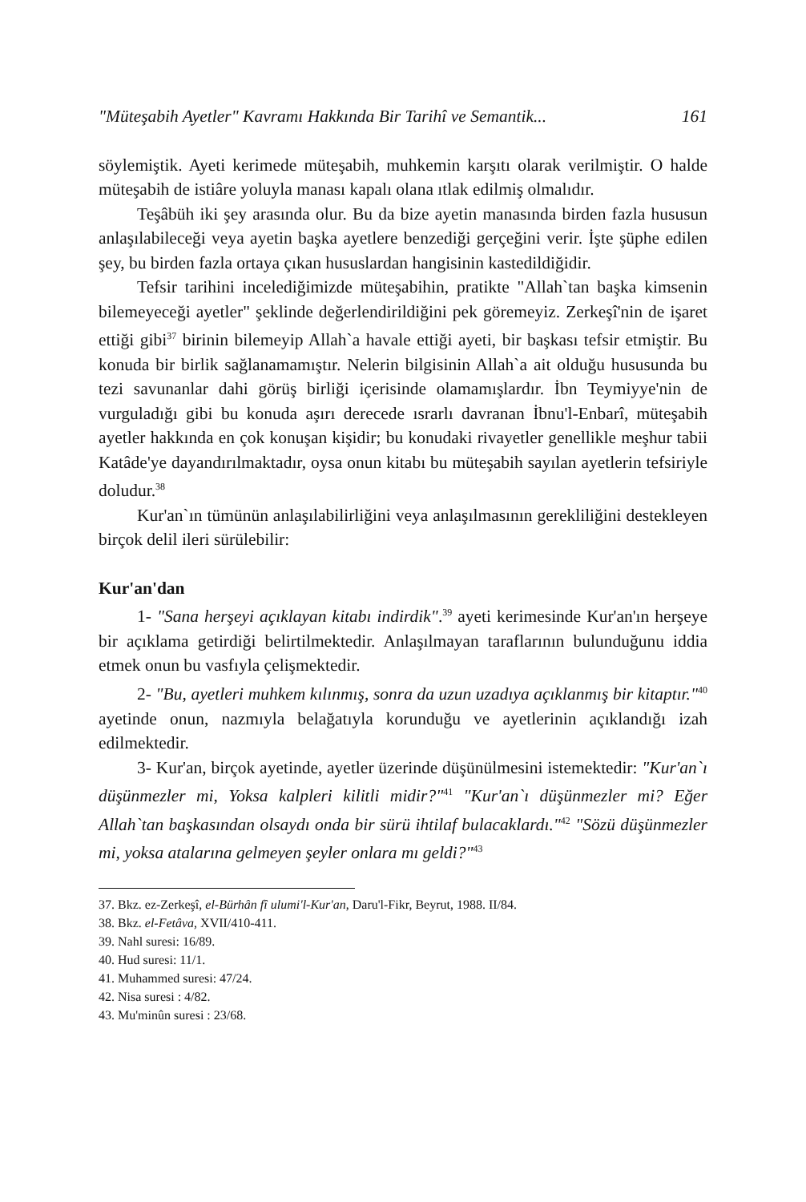"Müteşabih Ayetler" Kavramı Hakkında Bir Tarihî ve Semantik... 161
söylemiştik. Ayeti kerimede müteşabih, muhkemin karşıtı olarak verilmiştir. O halde müteşabih de istiâre yoluyla manası kapalı olana ıtlak edilmiş olmalıdır.
Teşâbüh iki şey arasında olur. Bu da bize ayetin manasında birden fazla hususun anlaşılabileceği veya ayetin başka ayetlere benzediği gerçeğini verir. İşte şüphe edilen şey, bu birden fazla ortaya çıkan hususlardan hangisinin kastedildiğidir.
Tefsir tarihini incelediğimizde müteşabihin, pratikte "Allah`tan başka kimsenin bilemeyeceği ayetler" şeklinde değerlendirildiğini pek göremeyiz. Zerkeşî'nin de işaret ettiği gibi<sup>37</sup> birinin bilemeyip Allah`a havale ettiği ayeti, bir başkası tefsir etmiştir. Bu konuda bir birlik sağlanamamıştır. Nelerin bilgisinin Allah`a ait olduğu hususunda bu tezi savunanlar dahi görüş birliği içerisinde olamamışlardır. İbn Teymiyye'nin de vurguladığı gibi bu konuda aşırı derecede ısrarlı davranan İbnu'l-Enbarî, müteşabih ayetler hakkında en çok konuşan kişidir; bu konudaki rivayetler genellikle meşhur tabii Katâde'ye dayandırılmaktadır, oysa onun kitabı bu müteşabih sayılan ayetlerin tefsiriyle doludur.<sup>38</sup>
Kur'an`ın tümünün anlaşılabilirliğini veya anlaşılmasının gerekliliğini destekleyen birçok delil ileri sürülebilir:
Kur'an'dan
1- "Sana herşeyi açıklayan kitabı indirdik".<sup>39</sup> ayeti kerimesinde Kur'an'ın herşeye bir açıklama getirdiği belirtilmektedir. Anlaşılmayan taraflarının bulunduğunu iddia etmek onun bu vasfıyla çelişmektedir.
2- "Bu, ayetleri muhkem kılınmış, sonra da uzun uzadıya açıklanmış bir kitaptır."<sup>40</sup> ayetinde onun, nazmıyla belağatıyla korunduğu ve ayetlerinin açıklandığı izah edilmektedir.
3- Kur'an, birçok ayetinde, ayetler üzerinde düşünülmesini istemektedir: "Kur'an`ı düşünmezler mi, Yoksa kalpleri kilitli midir?"<sup>41</sup> "Kur'an`ı düşünmezler mi? Eğer Allah`tan başkasından olsaydı onda bir sürü ihtilaf bulacaklardı."<sup>42</sup> "Sözü düşünmezler mi, yoksa atalarına gelmeyen şeyler onlara mı geldi?"<sup>43</sup>
37. Bkz. ez-Zerkeşî, el-Bürhân fî ulumi'l-Kur'an, Daru'l-Fikr, Beyrut, 1988. II/84.
38. Bkz. el-Fetâva, XVII/410-411.
39. Nahl suresi: 16/89.
40. Hud suresi: 11/1.
41. Muhammed suresi: 47/24.
42. Nisa suresi : 4/82.
43. Mu'minûn suresi : 23/68.